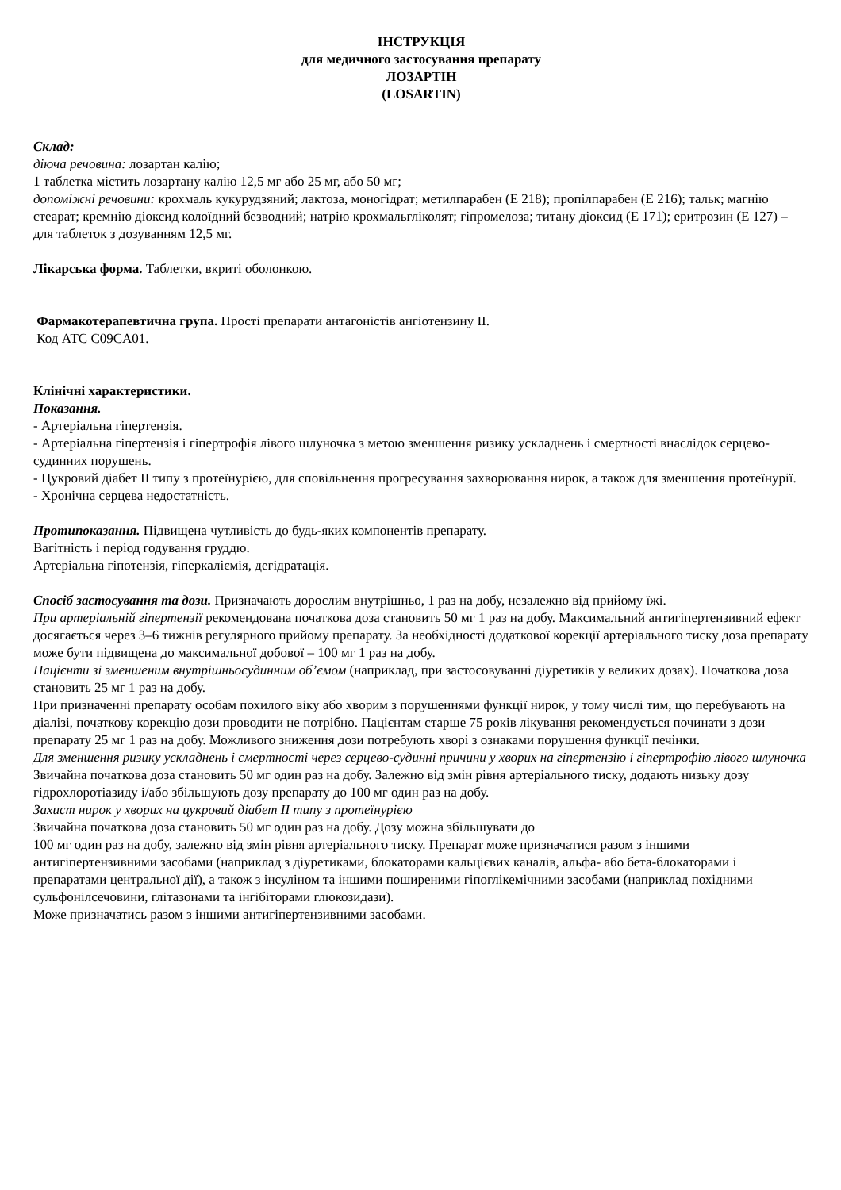ІНСТРУКЦІЯ
для медичного застосування препарату
ЛОЗАРТІН
(LOSARTIN)
Склад:
діюча речовина: лозартан калію;
1 таблетка містить лозартану калію 12,5 мг або 25 мг, або 50 мг;
допоміжні речовини: крохмаль кукурудзяний; лактоза, моногідрат; метилпарабен (Е 218); пропілпарабен (Е 216); тальк; магнію стеарат; кремнію діоксид колоїдний безводний; натрію крохмальгліколят; гіпромелоза; титану діоксид (Е 171); еритрозин (Е 127) – для таблеток з дозуванням 12,5 мг.
Лікарська форма. Таблетки, вкриті оболонкою.
Фармакотерапевтична група. Прості препарати антагоністів ангіотензину II.
Код АТС C09CA01.
Клінічні характеристики.
Показання.
- Артеріальна гіпертензія.
- Артеріальна гіпертензія і гіпертрофія лівого шлуночка з метою зменшення ризику ускладнень і смертності внаслідок серцево-судинних порушень.
- Цукровий діабет II типу з протеїнурією, для сповільнення прогресування захворювання нирок, а також для зменшення протеїнурії.
- Хронічна серцева недостатність.
Протипоказання. Підвищена чутливість до будь-яких компонентів препарату.
Вагітність і період годування груддю.
Артеріальна гіпотензія, гіперкаліємія, дегідратація.
Спосіб застосування та дози. Призначають дорослим внутрішньо, 1 раз на добу, незалежно від прийому їжі.
При артеріальній гіпертензії рекомендована початкова доза становить 50 мг 1 раз на добу. Максимальний антигіпертензивний ефект досягається через 3–6 тижнів регулярного прийому препарату. За необхідності додаткової корекції артеріального тиску доза препарату може бути підвищена до максимальної добової – 100 мг 1 раз на добу.
Пацієнти зі зменшеним внутрішньосудинним об’ємом (наприклад, при застосовуванні діуретиків у великих дозах). Початкова доза становить 25 мг 1 раз на добу.
При призначенні препарату особам похилого віку або хворим з порушеннями функції нирок, у тому числі тим, що перебувають на діалізі, початкову корекцію дози проводити не потрібно. Пацієнтам старше 75 років лікування рекомендується починати з дози препарату 25 мг 1 раз на добу. Можливого зниження дози потребують хворі з ознаками порушення функції печінки.
Для зменшення ризику ускладнень і смертності через серцево-судинні причини у хворих на гіпертензію і гіпертрофію лівого шлуночка
Звичайна початкова доза становить 50 мг один раз на добу. Залежно від змін рівня артеріального тиску, додають низьку дозу гідрохлоротіазиду і/або збільшують дозу препарату до 100 мг один раз на добу.
Захист нирок у хворих на цукровий діабет II типу з протеїнурією
Звичайна початкова доза становить 50 мг один раз на добу. Дозу можна збільшувати до
100 мг один раз на добу, залежно від змін рівня артеріального тиску. Препарат може призначатися разом з іншими антигіпертензивними засобами (наприклад з діуретиками, блокаторами кальцієвих каналів, альфа- або бета-блокаторами і препаратами центральної дії), а також з інсуліном та іншими поширеними гіпоглікемічними засобами (наприклад похідними сульфонілсечовини, глітазонами та інгібіторами глюкозидази).
Може призначатись разом з іншими антигіпертензивними засобами.